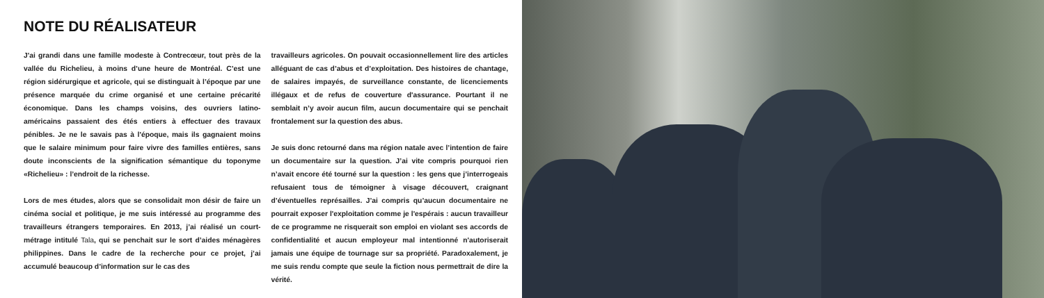NOTE DU RÉALISATEUR
J'ai grandi dans une famille modeste à Contrecœur, tout près de la vallée du Richelieu, à moins d’une heure de Montréal. C’est une région sidérurgique et agricole, qui se distinguait à l’époque par une présence marquée du crime organisé et une certaine précarité économique. Dans les champs voisins, des ouvriers latino-américains passaient des étés entiers à effectuer des travaux pénibles. Je ne le savais pas à l'époque, mais ils gagnaient moins que le salaire minimum pour faire vivre des familles entières, sans doute inconscients de la signification sémantique du toponyme «Richelieu» : l’endroit de la richesse.
Lors de mes études, alors que se consolidait mon désir de faire un cinéma social et politique, je me suis intéressé au programme des travailleurs étrangers temporaires. En 2013, j’ai réalisé un court-métrage intitulé Tala, qui se penchait sur le sort d’aides ménagères philippines. Dans le cadre de la recherche pour ce projet, j’ai accumulé beaucoup d’information sur le cas des
travailleurs agricoles. On pouvait occasionnellement lire des articles alléguant de cas d’abus et d’exploitation. Des histoires de chantage, de salaires impayés, de surveillance constante, de licenciements illégaux et de refus de couverture d'assurance. Pourtant il ne semblait n’y avoir aucun film, aucun documentaire qui se penchait frontalement sur la question des abus.
Je suis donc retourné dans ma région natale avec l’intention de faire un documentaire sur la question. J’ai vite compris pourquoi rien n’avait encore été tourné sur la question : les gens que j’interrogeais refusaient tous de témoigner à visage découvert, craignant d’éventuelles représailles. J’ai compris qu’aucun documentaire ne pourrait exposer l'exploitation comme je l'espérais : aucun travailleur de ce programme ne risquerait son emploi en violant ses accords de confidentialité et aucun employeur mal intentionné n'autoriserait jamais une équipe de tournage sur sa propriété. Paradoxalement, je me suis rendu compte que seule la fiction nous permettrait de dire la vérité.